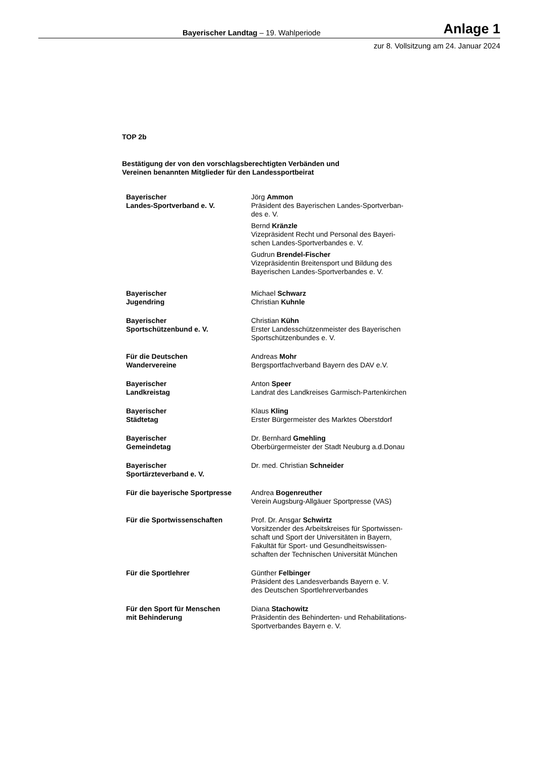Bayerischer Landtag – 19. Wahlperiode Anlage 1
zur 8. Vollsitzung am 24. Januar 2024
TOP 2b
Bestätigung der von den vorschlagsberechtigten Verbänden und
Vereinen benannten Mitglieder für den Landessportbeirat
| Bayerischer Landes-Sportverband e. V. | Jörg Ammon Präsident des Bayerischen Landes-Sportverban- des e. V. Bernd Kränzle Vizepräsident Recht und Personal des Bayeri- schen Landes-Sportverbandes e. V. Gudrun Brendel-Fischer Vizepräsidentin Breitensport und Bildung des Bayerischen Landes-Sportverbandes e. V. |
| Bayerischer Jugendring | Michael Schwarz Christian Kuhnle |
| Bayerischer Sportschützenbund e. V. | Christian Kühn Erster Landesschützenmeister des Bayerischen Sportschützenbundes e. V. |
| Für die Deutschen Wandervereine | Andreas Mohr Bergsportfachverband Bayern des DAV e.V. |
| Bayerischer Landkreistag | Anton Speer Landrat des Landkreises Garmisch-Partenkirchen |
| Bayerischer Städtetag | Klaus Kling Erster Bürgermeister des Marktes Oberstdorf |
| Bayerischer Gemeindetag | Dr. Bernhard Gmehling Oberbürgermeister der Stadt Neuburg a.d.Donau |
| Bayerischer Sportärzteverband e. V. | Dr. med. Christian Schneider |
| Für die bayerische Sportpresse | Andrea Bogenreuther Verein Augsburg-Allgäuer Sportpresse (VAS) |
| Für die Sportwissenschaften | Prof. Dr. Ansgar Schwirtz Vorsitzender des Arbeitskreises für Sportwissen- schaft und Sport der Universitäten in Bayern, Fakultät für Sport- und Gesundheitswissen- schaften der Technischen Universität München |
| Für die Sportlehrer | Günther Felbinger Präsident des Landesverbands Bayern e. V. des Deutschen Sportlehrerverbandes |
| Für den Sport für Menschen mit Behinderung | Diana Stachowitz Präsidentin des Behinderten- und Rehabilitations- Sportverbandes Bayern e. V. |